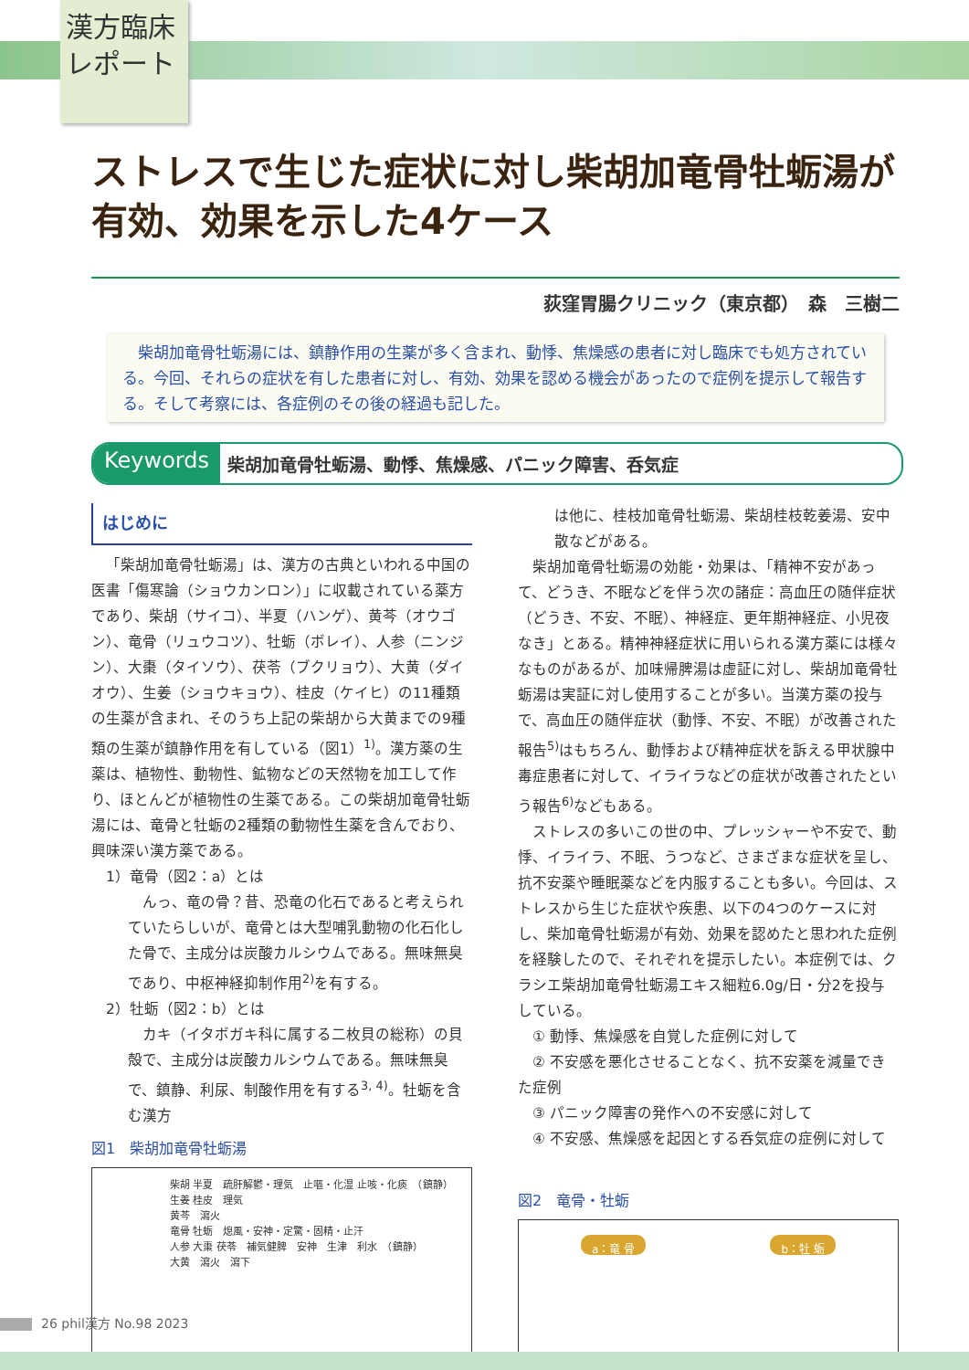漢方臨床
レポート
ストレスで生じた症状に対し柴胡加竜骨牡蛎湯が有効、効果を示した4ケース
荻窪胃腸クリニック（東京都）　森　三樹二
　柴胡加竜骨牡蛎湯には、鎮静作用の生薬が多く含まれ、動悸、焦燥感の患者に対し臨床でも処方されている。今回、それらの症状を有した患者に対し、有効、効果を認める機会があったので症例を提示して報告する。そして考察には、各症例のその後の経過も記した。
Keywords 柴胡加竜骨牡蛎湯、動悸、焦燥感、パニック障害、呑気症
はじめに
「柴胡加竜骨牡蛎湯」は、漢方の古典といわれる中国の医書「傷寒論（ショウカンロン）」に収載されている薬方であり、柴胡（サイコ）、半夏（ハンゲ）、黄芩（オウゴン）、竜骨（リュウコツ）、牡蛎（ボレイ）、人参（ニンジン）、大棗（タイソウ）、茯苓（ブクリョウ）、大黄（ダイオウ）、生姜（ショウキョウ）、桂皮（ケイヒ）の11種類の生薬が含まれ、そのうち上記の柴胡から大黄までの9種類の生薬が鎮静作用を有している（図1）<sup>1)</sup>。漢方薬の生薬は、植物性、動物性、鉱物などの天然物を加工して作り、ほとんどが植物性の生薬である。この柴胡加竜骨牡蛎湯には、竜骨と牡蛎の2種類の動物性生薬を含んでおり、興味深い漢方薬である。
　1）竜骨（図2：a）とは
　んっ、竜の骨？昔、恐竜の化石であると考えられていたらしいが、竜骨とは大型哺乳動物の化石化した骨で、主成分は炭酸カルシウムである。無味無臭であり、中枢神経抑制作用<sup>2)</sup>を有する。
　2）牡蛎（図2：b）とは
　カキ（イタボガキ科に属する二枚貝の総称）の貝殻で、主成分は炭酸カルシウムである。無味無臭で、鎮静、利尿、制酸作用を有する<sup>3, 4)</sup>。牡蛎を含む漢方
図1　柴胡加竜骨牡蛎湯
柴胡 半夏　疏肝解鬱・理気　止嘔・化湿 止咳・化痰　（鎮静）
生姜 桂皮　理気
黄芩　瀉火
竜骨 牡蛎　熄風・安神・定驚・固精・止汗
人参 大棗 茯苓　補気健脾　安神　生津　利水　（鎮静）
大黄　瀉火　瀉下
は他に、桂枝加竜骨牡蛎湯、柴胡桂枝乾姜湯、安中散などがある。
柴胡加竜骨牡蛎湯の効能・効果は、「精神不安があって、どうき、不眠などを伴う次の諸症：高血圧の随伴症状（どうき、不安、不眠）、神経症、更年期神経症、小児夜なき」とある。精神神経症状に用いられる漢方薬には様々なものがあるが、加味帰脾湯は虚証に対し、柴胡加竜骨牡蛎湯は実証に対し使用することが多い。当漢方薬の投与で、高血圧の随伴症状（動悸、不安、不眠）が改善された報告<sup>5)</sup>はもちろん、動悸および精神症状を訴える甲状腺中毒症患者に対して、イライラなどの症状が改善されたという報告<sup>6)</sup>などもある。
ストレスの多いこの世の中、プレッシャーや不安で、動悸、イライラ、不眠、うつなど、さまざまな症状を呈し、抗不安薬や睡眠薬などを内服することも多い。今回は、ストレスから生じた症状や疾患、以下の4つのケースに対し、柴加竜骨牡蛎湯が有効、効果を認めたと思われた症例を経験したので、それぞれを提示したい。本症例では、クラシエ柴胡加竜骨牡蛎湯エキス細粒6.0g/日・分2を投与している。
　① 動悸、焦燥感を自覚した症例に対して
　② 不安感を悪化させることなく、抗不安薬を減量できた症例
　③ パニック障害の発作への不安感に対して
　④ 不安感、焦燥感を起因とする呑気症の症例に対して
図2　竜骨・牡蛎
a：竜 骨 b：牡 蛎
26 phil漢方 No.98 2023